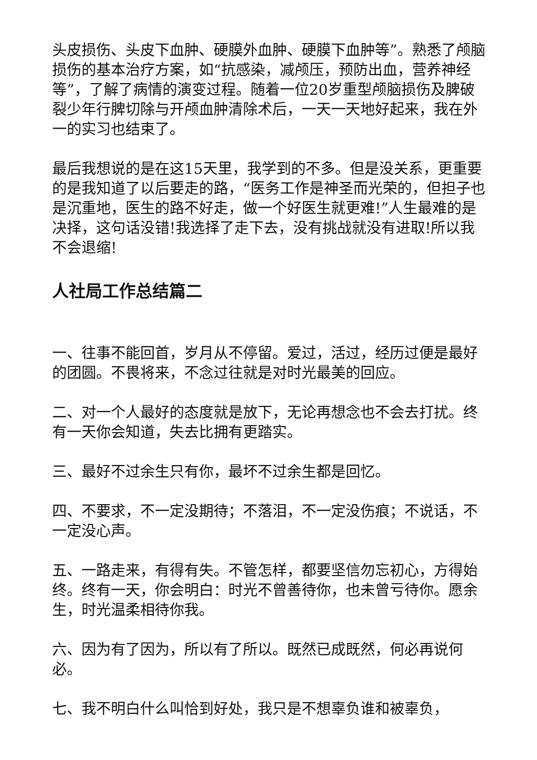头皮损伤、头皮下血肿、硬膜外血肿、硬膜下血肿等”。熟悉了颅脑损伤的基本治疗方案，如“抗感染，减颅压，预防出血，营养神经等”，了解了病情的演变过程。随着一位20岁重型颅脑损伤及脾破裂少年行脾切除与开颅血肿清除术后，一天一天地好起来，我在外一的实习也结束了。
最后我想说的是在这15天里，我学到的不多。但是没关系，更重要的是我知道了以后要走的路，“医务工作是神圣而光荣的，但担子也是沉重地，医生的路不好走，做一个好医生就更难!”人生最难的是决择，这句话没错!我选择了走下去，没有挑战就没有进取!所以我不会退缩!
人社局工作总结篇二
一、往事不能回首，岁月从不停留。爱过，活过，经历过便是最好的团圆。不畏将来，不念过往就是对时光最美的回应。
二、对一个人最好的态度就是放下，无论再想念也不会去打扰。终有一天你会知道，失去比拥有更踏实。
三、最好不过余生只有你，最坏不过余生都是回忆。
四、不要求，不一定没期待；不落泪，不一定没伤痕；不说话，不一定没心声。
五、一路走来，有得有失。不管怎样，都要坚信勿忘初心，方得始终。终有一天，你会明白：时光不曾善待你，也未曾亏待你。愿余生，时光温柔相待你我。
六、因为有了因为，所以有了所以。既然已成既然，何必再说何必。
七、我不明白什么叫恰到好处，我只是不想辜负谁和被辜负，